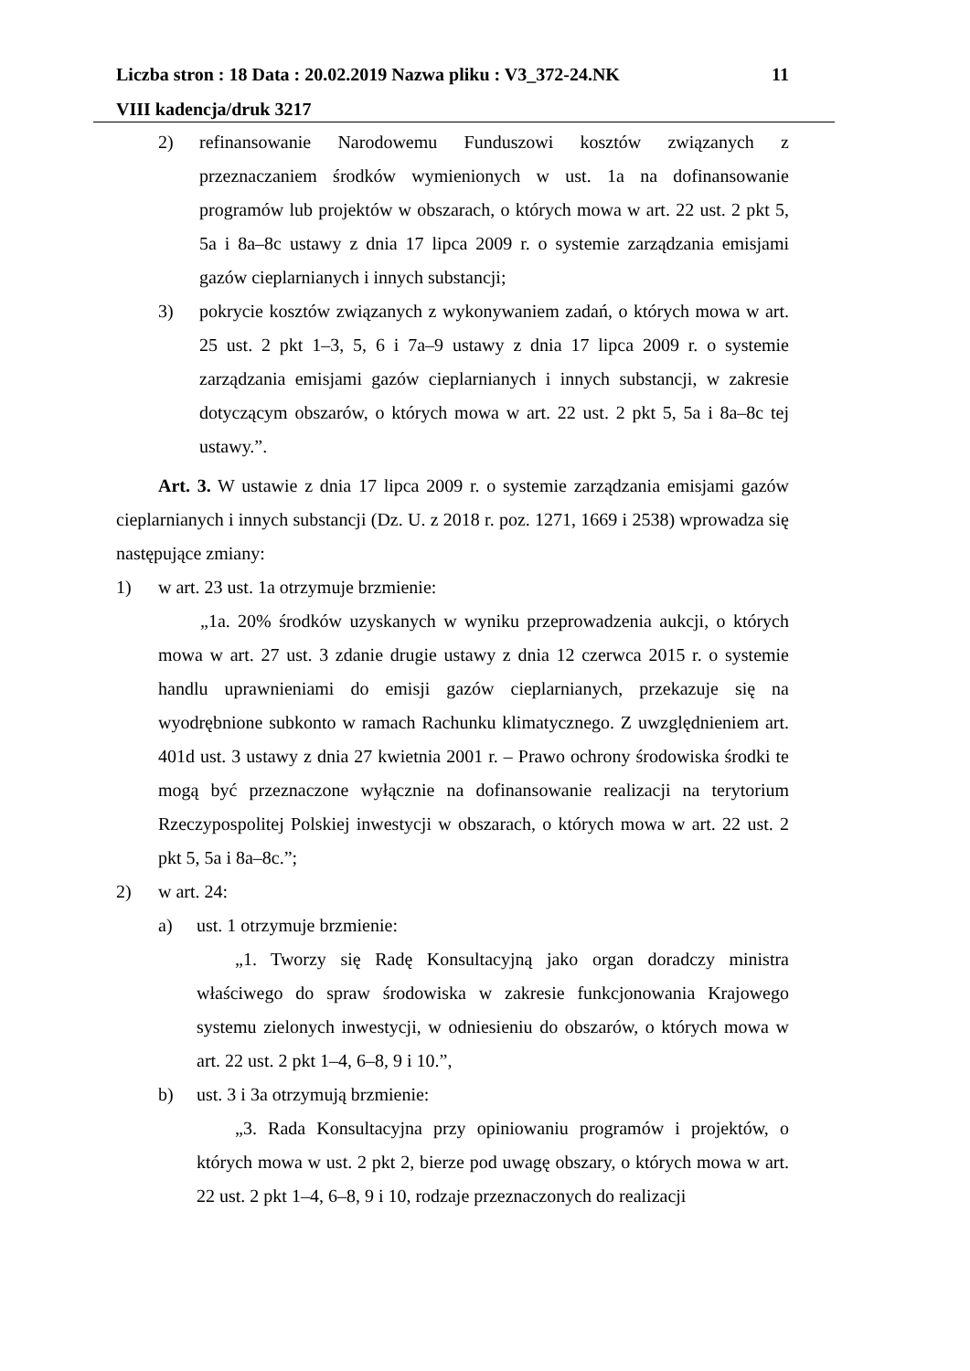Liczba stron : 18 Data : 20.02.2019 Nazwa pliku : V3_372-24.NK 11
VIII kadencja/druk 3217
2) refinansowanie Narodowemu Funduszowi kosztów związanych z przeznaczaniem środków wymienionych w ust. 1a na dofinansowanie programów lub projektów w obszarach, o których mowa w art. 22 ust. 2 pkt 5, 5a i 8a–8c ustawy z dnia 17 lipca 2009 r. o systemie zarządzania emisjami gazów cieplarnianych i innych substancji;
3) pokrycie kosztów związanych z wykonywaniem zadań, o których mowa w art. 25 ust. 2 pkt 1–3, 5, 6 i 7a–9 ustawy z dnia 17 lipca 2009 r. o systemie zarządzania emisjami gazów cieplarnianych i innych substancji, w zakresie dotyczącym obszarów, o których mowa w art. 22 ust. 2 pkt 5, 5a i 8a–8c tej ustawy.”.
Art. 3. W ustawie z dnia 17 lipca 2009 r. o systemie zarządzania emisjami gazów cieplarnianych i innych substancji (Dz. U. z 2018 r. poz. 1271, 1669 i 2538) wprowadza się następujące zmiany:
1) w art. 23 ust. 1a otrzymuje brzmienie:
„1a. 20% środków uzyskanych w wyniku przeprowadzenia aukcji, o których mowa w art. 27 ust. 3 zdanie drugie ustawy z dnia 12 czerwca 2015 r. o systemie handlu uprawnieniami do emisji gazów cieplarnianych, przekazuje się na wyodrębnione subkonto w ramach Rachunku klimatycznego. Z uwzględnieniem art. 401d ust. 3 ustawy z dnia 27 kwietnia 2001 r. – Prawo ochrony środowiska środki te mogą być przeznaczone wyłącznie na dofinansowanie realizacji na terytorium Rzeczypospolitej Polskiej inwestycji w obszarach, o których mowa w art. 22 ust. 2 pkt 5, 5a i 8a–8c.”;
2) w art. 24:
a) ust. 1 otrzymuje brzmienie:
„1. Tworzy się Radę Konsultacyjną jako organ doradczy ministra właściwego do spraw środowiska w zakresie funkcjonowania Krajowego systemu zielonych inwestycji, w odniesieniu do obszarów, o których mowa w art. 22 ust. 2 pkt 1–4, 6–8, 9 i 10.”,
b) ust. 3 i 3a otrzymują brzmienie:
„3. Rada Konsultacyjna przy opiniowaniu programów i projektów, o których mowa w ust. 2 pkt 2, bierze pod uwagę obszary, o których mowa w art. 22 ust. 2 pkt 1–4, 6–8, 9 i 10, rodzaje przeznaczonych do realizacji